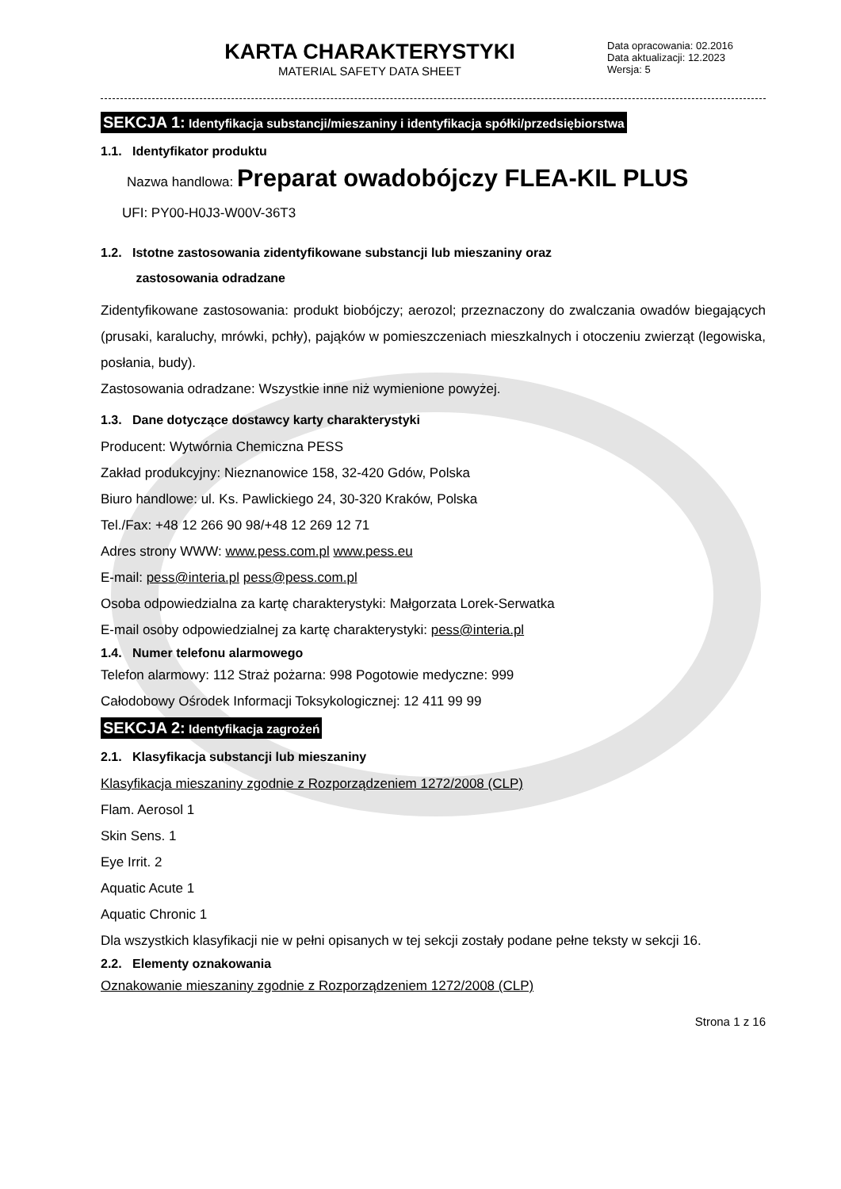KARTA CHARAKTERYSTYKI
MATERIAL SAFETY DATA SHEET
Data opracowania: 02.2016
Data aktualizacji: 12.2023
Wersja: 5
SEKCJA 1: Identyfikacja substancji/mieszaniny i identyfikacja spółki/przedsiębiorstwa
1.1. Identyfikator produktu
Nazwa handlowa: Preparat owadobójczy FLEA-KIL PLUS
UFI: PY00-H0J3-W00V-36T3
1.2. Istotne zastosowania zidentyfikowane substancji lub mieszaniny oraz
zastosowania odradzane
Zidentyfikowane zastosowania: produkt biobójczy; aerozol; przeznaczony do zwalczania owadów biegających (prusaki, karaluchy, mrówki, pchły), pająków w pomieszczeniach mieszkalnych i otoczeniu zwierząt (legowiska, posłania, budy).
Zastosowania odradzane: Wszystkie inne niż wymienione powyżej.
1.3. Dane dotyczące dostawcy karty charakterystyki
Producent: Wytwórnia Chemiczna PESS
Zakład produkcyjny: Nieznanowice 158, 32-420 Gdów, Polska
Biuro handlowe: ul. Ks. Pawlickiego 24, 30-320 Kraków, Polska
Tel./Fax: +48 12 266 90 98/+48 12 269 12 71
Adres strony WWW: www.pess.com.pl www.pess.eu
E-mail: pess@interia.pl pess@pess.com.pl
Osoba odpowiedzialna za kartę charakterystyki: Małgorzata Lorek-Serwatka
E-mail osoby odpowiedzialnej za kartę charakterystyki: pess@interia.pl
1.4. Numer telefonu alarmowego
Telefon alarmowy: 112 Straż pożarna: 998 Pogotowie medyczne: 999
Całodobowy Ośrodek Informacji Toksykologicznej: 12 411 99 99
SEKCJA 2: Identyfikacja zagrożeń
2.1. Klasyfikacja substancji lub mieszaniny
Klasyfikacja mieszaniny zgodnie z Rozporządzeniem 1272/2008 (CLP)
Flam. Aerosol 1
Skin Sens. 1
Eye Irrit. 2
Aquatic Acute 1
Aquatic Chronic 1
Dla wszystkich klasyfikacji nie w pełni opisanych w tej sekcji zostały podane pełne teksty w sekcji 16.
2.2. Elementy oznakowania
Oznakowanie mieszaniny zgodnie z Rozporządzeniem 1272/2008 (CLP)
Strona 1 z 16